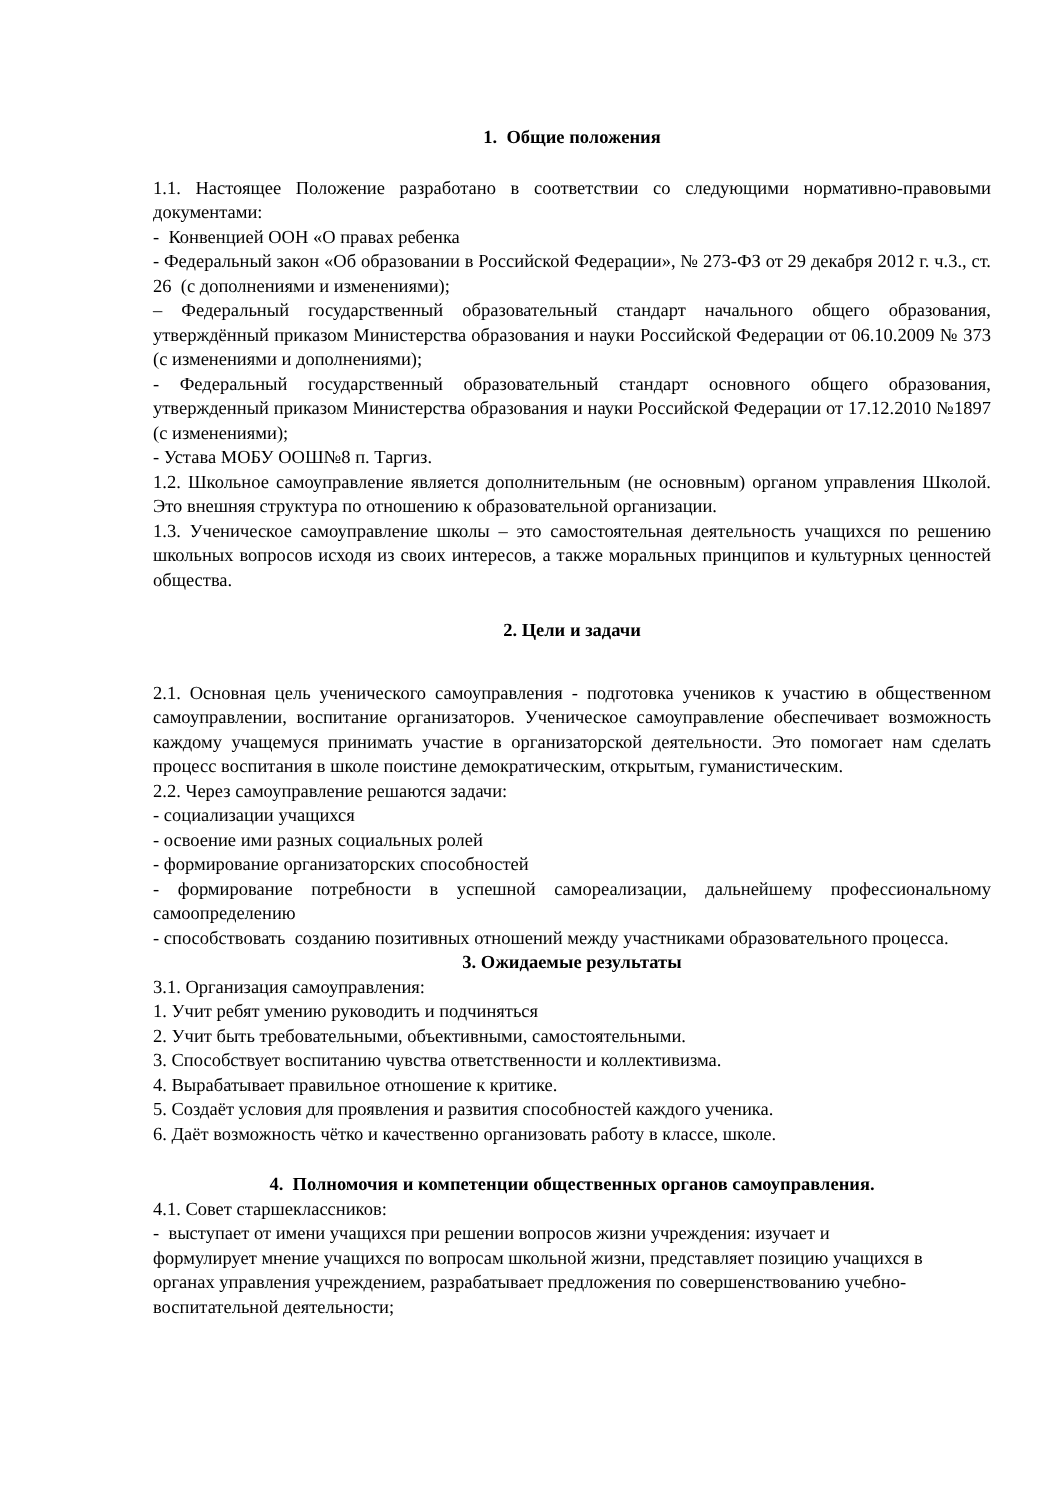1. Общие положения
1.1. Настоящее Положение разработано в соответствии со следующими нормативно-правовыми документами:
- Конвенцией ООН «О правах ребенка
- Федеральный закон «Об образовании в Российской Федерации», № 273-ФЗ от 29 декабря 2012 г. ч.3., ст. 26 (с дополнениями и изменениями);
– Федеральный государственный образовательный стандарт начального общего образования, утверждённый приказом Министерства образования и науки Российской Федерации от 06.10.2009 № 373 (с изменениями и дополнениями);
- Федеральный государственный образовательный стандарт основного общего образования, утвержденный приказом Министерства образования и науки Российской Федерации от 17.12.2010 №1897 (с изменениями);
- Устава МОБУ ООШ№8 п. Таргиз.
1.2. Школьное самоуправление является дополнительным (не основным) органом управления Школой. Это внешняя структура по отношению к образовательной организации.
1.3. Ученическое самоуправление школы – это самостоятельная деятельность учащихся по решению школьных вопросов исходя из своих интересов, а также моральных принципов и культурных ценностей общества.
2. Цели и задачи
2.1. Основная цель ученического самоуправления - подготовка учеников к участию в общественном самоуправлении, воспитание организаторов. Ученическое самоуправление обеспечивает возможность каждому учащемуся принимать участие в организаторской деятельности. Это помогает нам сделать процесс воспитания в школе поистине демократическим, открытым, гуманистическим.
2.2. Через самоуправление решаются задачи:
- социализации учащихся
- освоение ими разных социальных ролей
- формирование организаторских способностей
- формирование потребности в успешной самореализации, дальнейшему профессиональному самоопределению
- способствовать созданию позитивных отношений между участниками образовательного процесса.
3. Ожидаемые результаты
3.1. Организация самоуправления:
1. Учит ребят умению руководить и подчиняться
2. Учит быть требовательными, объективными, самостоятельными.
3. Способствует воспитанию чувства ответственности и коллективизма.
4. Вырабатывает правильное отношение к критике.
5. Создаёт условия для проявления и развития способностей каждого ученика.
6. Даёт возможность чётко и качественно организовать работу в классе, школе.
4. Полномочия и компетенции общественных органов самоуправления.
4.1. Совет старшеклассников:
- выступает от имени учащихся при решении вопросов жизни учреждения: изучает и формулирует мнение учащихся по вопросам школьной жизни, представляет позицию учащихся в органах управления учреждением, разрабатывает предложения по совершенствованию учебно-воспитательной деятельности;